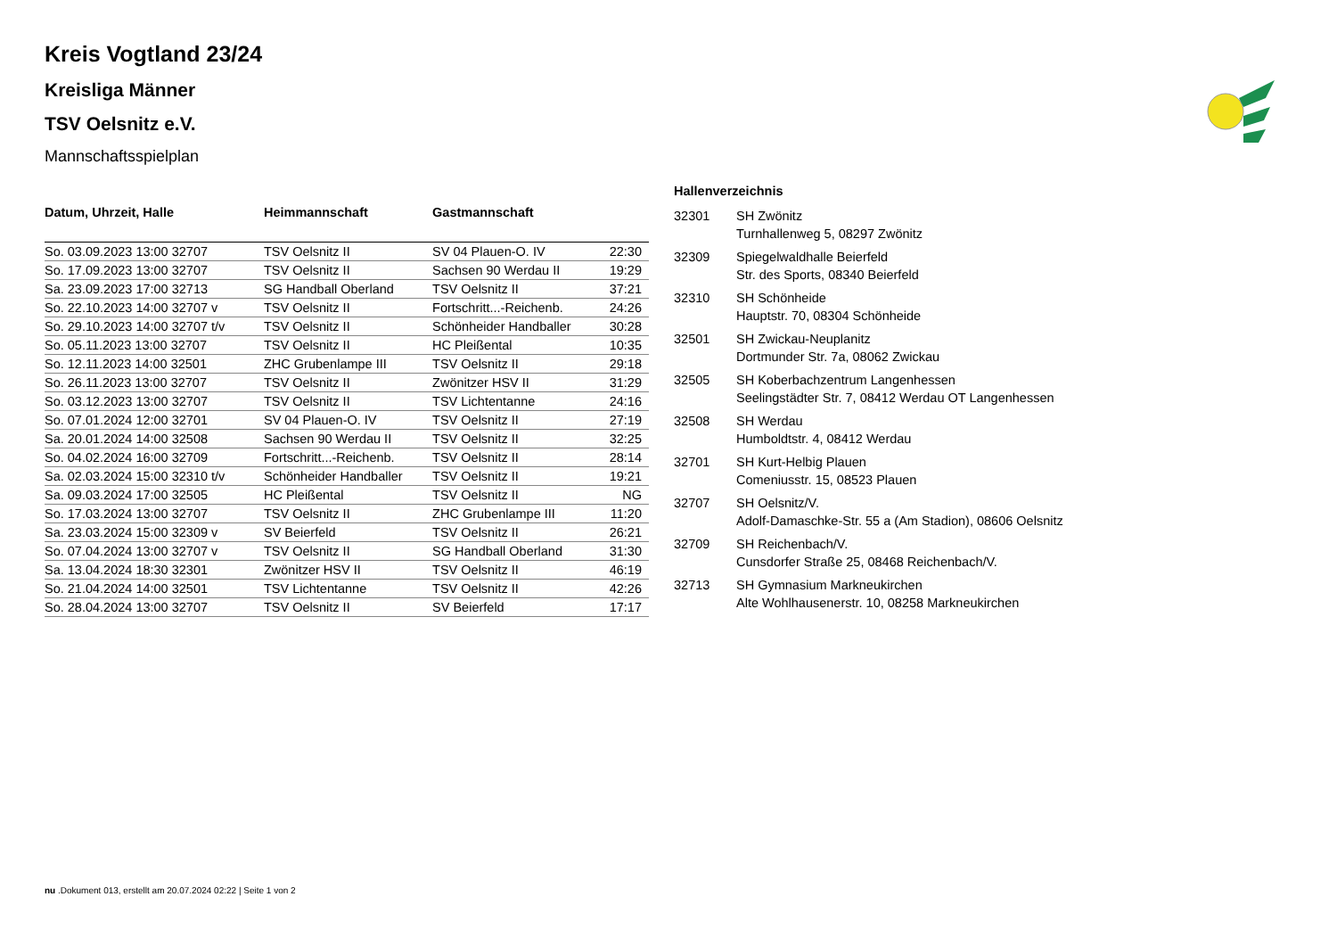Kreis Vogtland 23/24
Kreisliga Männer
TSV Oelsnitz e.V.
Mannschaftsspielplan
| Datum, Uhrzeit, Halle | Heimmannschaft | Gastmannschaft | |
| --- | --- | --- | --- |
| So. 03.09.2023 13:00 32707 | TSV Oelsnitz II | SV 04 Plauen-O. IV | 22:30 |
| So. 17.09.2023 13:00 32707 | TSV Oelsnitz II | Sachsen 90 Werdau II | 19:29 |
| Sa. 23.09.2023 17:00 32713 | SG Handball Oberland | TSV Oelsnitz II | 37:21 |
| So. 22.10.2023 14:00 32707 v | TSV Oelsnitz II | Fortschritt...-Reichenb. | 24:26 |
| So. 29.10.2023 14:00 32707 t/v | TSV Oelsnitz II | Schönheider Handballer | 30:28 |
| So. 05.11.2023 13:00 32707 | TSV Oelsnitz II | HC Pleißental | 10:35 |
| So. 12.11.2023 14:00 32501 | ZHC Grubenlampe III | TSV Oelsnitz II | 29:18 |
| So. 26.11.2023 13:00 32707 | TSV Oelsnitz II | Zwönitzer HSV II | 31:29 |
| So. 03.12.2023 13:00 32707 | TSV Oelsnitz II | TSV Lichtentanne | 24:16 |
| So. 07.01.2024 12:00 32701 | SV 04 Plauen-O. IV | TSV Oelsnitz II | 27:19 |
| Sa. 20.01.2024 14:00 32508 | Sachsen 90 Werdau II | TSV Oelsnitz II | 32:25 |
| So. 04.02.2024 16:00 32709 | Fortschritt...-Reichenb. | TSV Oelsnitz II | 28:14 |
| Sa. 02.03.2024 15:00 32310 t/v | Schönheider Handballer | TSV Oelsnitz II | 19:21 |
| Sa. 09.03.2024 17:00 32505 | HC Pleißental | TSV Oelsnitz II | NG |
| So. 17.03.2024 13:00 32707 | TSV Oelsnitz II | ZHC Grubenlampe III | 11:20 |
| Sa. 23.03.2024 15:00 32309 v | SV Beierfeld | TSV Oelsnitz II | 26:21 |
| So. 07.04.2024 13:00 32707 v | TSV Oelsnitz II | SG Handball Oberland | 31:30 |
| Sa. 13.04.2024 18:30 32301 | Zwönitzer HSV II | TSV Oelsnitz II | 46:19 |
| So. 21.04.2024 14:00 32501 | TSV Lichtentanne | TSV Oelsnitz II | 42:26 |
| So. 28.04.2024 13:00 32707 | TSV Oelsnitz II | SV Beierfeld | 17:17 |
Hallenverzeichnis
| 32301 | SH Zwönitz Turnhallenweg 5, 08297 Zwönitz |
| 32309 | Spiegelwaldhalle Beierfeld Str. des Sports, 08340 Beierfeld |
| 32310 | SH Schönheide Hauptstr. 70, 08304 Schönheide |
| 32501 | SH Zwickau-Neuplanitz Dortmunder Str. 7a, 08062 Zwickau |
| 32505 | SH Koberbachzentrum Langenhessen Seelingstädter Str. 7, 08412 Werdau OT Langenhessen |
| 32508 | SH Werdau Humboldtstr. 4, 08412 Werdau |
| 32701 | SH Kurt-Helbig Plauen Comeniusstr. 15, 08523 Plauen |
| 32707 | SH Oelsnitz/V. Adolf-Damaschke-Str. 55 a (Am Stadion), 08606 Oelsnitz |
| 32709 | SH Reichenbach/V. Cunsdorfer Straße 25, 08468 Reichenbach/V. |
| 32713 | SH Gymnasium Markneukirchen Alte Wohlhausenerstr. 10, 08258 Markneukirchen |
nu .Dokument 013, erstellt am 20.07.2024 02:22 | Seite 1 von 2